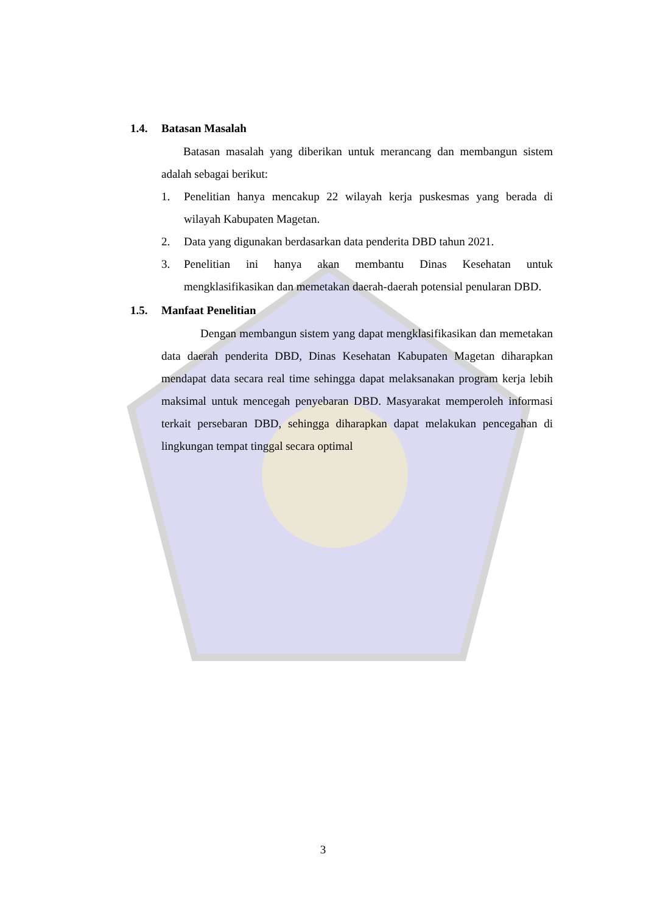1.4. Batasan Masalah
Batasan masalah yang diberikan untuk merancang dan membangun sistem adalah sebagai berikut:
1. Penelitian hanya mencakup 22 wilayah kerja puskesmas yang berada di wilayah Kabupaten Magetan.
2. Data yang digunakan berdasarkan data penderita DBD tahun 2021.
3. Penelitian ini hanya akan membantu Dinas Kesehatan untuk mengklasifikasikan dan memetakan daerah-daerah potensial penularan DBD.
1.5. Manfaat Penelitian
Dengan membangun sistem yang dapat mengklasifikasikan dan memetakan data daerah penderita DBD, Dinas Kesehatan Kabupaten Magetan diharapkan mendapat data secara real time sehingga dapat melaksanakan program kerja lebih maksimal untuk mencegah penyebaran DBD. Masyarakat memperoleh informasi terkait persebaran DBD, sehingga diharapkan dapat melakukan pencegahan di lingkungan tempat tinggal secara optimal
3